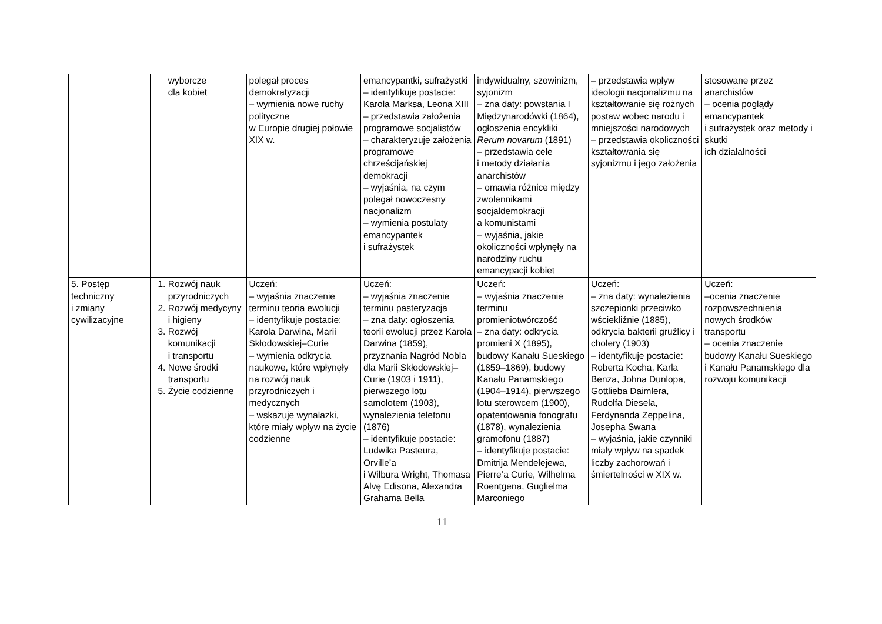| | wyborcze dla kobiet | polegał proces demokratyzacji – wymienia nowe ruchy polityczne w Europie drugiej połowie XIX w. | emancypantki, sufrażystki – identyfikuje postacie: Karola Marksa, Leona XIII – przedstawia założenia programowe socjalistów – charakteryzuje założenia programowe chrześcijańskiej demokracji – wyjaśnia, na czym polegał nowoczesny nacjonalizm – wymienia postulaty emancypantek i sufrażystek | indywidualny, szowinizm, syjonizm – zna daty: powstania I Międzynarodówki (1864), ogłoszenia encykliki Rerum novarum (1891) – przedstawia cele i metody działania anarchistów – omawia różnice między zwolennikami socjaldemokracji a komunistami – wyjaśnia, jakie okoliczności wpłynęły na narodziny ruchu emancypacji kobiet | – przedstawia wpływ ideologii nacjonalizmu na kształtowanie się rożnych postaw wobec narodu i mniejszości narodowych – przedstawia okoliczności kształtowania się syjonizmu i jego założenia | stosowane przez anarchistów – ocenia poglądy emancypantek i sufrażystek oraz metody i skutki ich działalności |
| 5. Postęp techniczny i zmiany cywilizacyjne | 1. Rozwój nauk przyrodniczych 2. Rozwój medycyny i higieny 3. Rozwój komunikacji i transportu 4. Nowe środki transportu 5. Życie codzienne | Uczeń: – wyjaśnia znaczenie terminu teoria ewolucji – identyfikuje postacie: Karola Darwina, Marii Skłodowskiej–Curie – wymienia odkrycia naukowe, które wpłynęły na rozwój nauk przyrodniczych i medycznych – wskazuje wynalazki, które miały wpływ na życie codzienne | Uczeń: – wyjaśnia znaczenie terminu pasteryzacja – zna daty: ogłoszenia teorii ewolucji przez Karola Darwina (1859), przyznania Nagród Nobla dla Marii Skłodowskiej–Curie (1903 i 1911), pierwszego lotu samolotem (1903), wynalezienia telefonu (1876) – identyfikuje postacie: Ludwika Pasteura, Orville’a i Wilbura Wright, Thomasa Alvę Edisona, Alexandra Grahama Bella | Uczeń: – wyjaśnia znaczenie terminu promieniotwórczość – zna daty: odkrycia promieni X (1895), budowy Kanału Sueskiego (1859–1869), budowy Kanału Panamskiego (1904–1914), pierwszego lotu sterowcem (1900), opatentowania fonografu (1878), wynalezienia gramofonu (1887) – identyfikuje postacie: Dmitrija Mendelejewa, Pierre’a Curie, Wilhelma Roentgena, Guglielma Marconiego | Uczeń: – zna daty: wynalezienia szczepionki przeciwko wściekliźnie (1885), odkrycia bakterii gruźlicy i cholery (1903) – identyfikuje postacie: Roberta Kocha, Karla Benza, Johna Dunlopa, Gottlieba Daimlera, Rudolfa Diesela, Ferdynanda Zeppelina, Josepha Swana – wyjaśnia, jakie czynniki miały wpływ na spadek liczby zachorowań i śmiertelności w XIX w. | Uczeń: –ocenia znaczenie rozpowszechnienia nowych środków transportu – ocenia znaczenie budowy Kanału Sueskiego i Kanału Panamskiego dla rozwoju komunikacji |
11